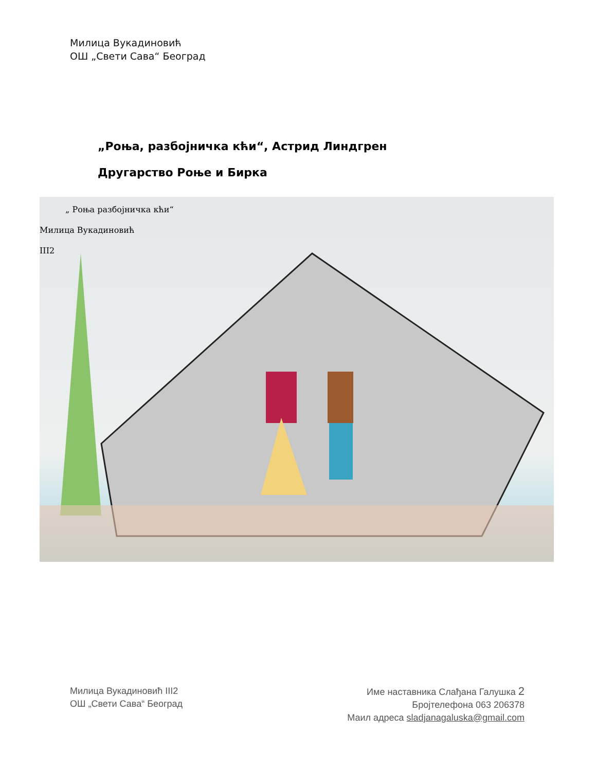Милица Вукадиновић
ОШ „Свети Сава“ Београд
„Роња, разбојничка кћи“, Астрид Линдгрен
Другарство Роње и Бирка
„ Роња разбојничка кћи“
Милица Вукадиновић
III2
Милица Вукадиновић III2
ОШ „Свети Сава“ Београд
Име наставника Слађана Галушка 2
Бројтелефона 063 206378
Маил адреса sladjanagaluska@gmail.com